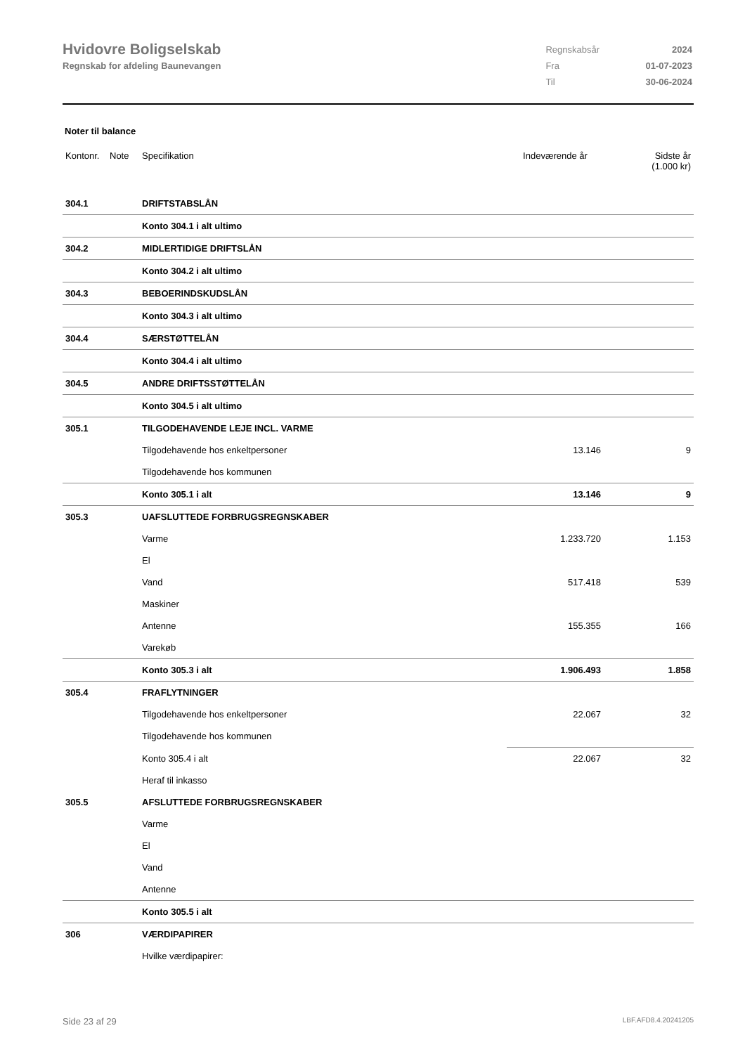Hvidovre Boligselskab
Regnskab for afdeling Baunevangen
| Regnskabsår | 2024 |
| Fra | 01-07-2023 |
| Til | 30-06-2024 |
Noter til balance
| Kontonr. | Note | Specifikation | Indeværende år | Sidste år (1.000 kr) |
| --- | --- | --- | --- | --- |
| 304.1 | | DRIFTSTABSLÅN | | |
| | | Konto 304.1 i alt ultimo | | |
| 304.2 | | MIDLERTIDIGE DRIFTSLÅN | | |
| | | Konto 304.2 i alt ultimo | | |
| 304.3 | | BEBOERINDSKUDSLÅN | | |
| | | Konto 304.3 i alt ultimo | | |
| 304.4 | | SÆRSTØTTELÅN | | |
| | | Konto 304.4 i alt ultimo | | |
| 304.5 | | ANDRE DRIFTSSTØTTELÅN | | |
| | | Konto 304.5 i alt ultimo | | |
| 305.1 | | TILGODEHAVENDE LEJE INCL. VARME | | |
| | | Tilgodehavende hos enkeltpersoner | 13.146 | 9 |
| | | Tilgodehavende hos kommunen | | |
| | | Konto 305.1 i alt | 13.146 | 9 |
| 305.3 | | UAFSLUTTEDE FORBRUGSREGNSKABER | | |
| | | Varme | 1.233.720 | 1.153 |
| | | El | | |
| | | Vand | 517.418 | 539 |
| | | Maskiner | | |
| | | Antenne | 155.355 | 166 |
| | | Varekøb | | |
| | | Konto 305.3 i alt | 1.906.493 | 1.858 |
| 305.4 | | FRAFLYTNINGER | | |
| | | Tilgodehavende hos enkeltpersoner | 22.067 | 32 |
| | | Tilgodehavende hos kommunen | | |
| | | Konto 305.4 i alt | 22.067 | 32 |
| | | Heraf til inkasso | | |
| 305.5 | | AFSLUTTEDE FORBRUGSREGNSKABER | | |
| | | Varme | | |
| | | El | | |
| | | Vand | | |
| | | Antenne | | |
| | | Konto 305.5 i alt | | |
| 306 | | VÆRDIPAPIRER | | |
| | | Hvilke værdipapirer: | | |
Side 23 af 29 LBF.AFD8.4.20241205